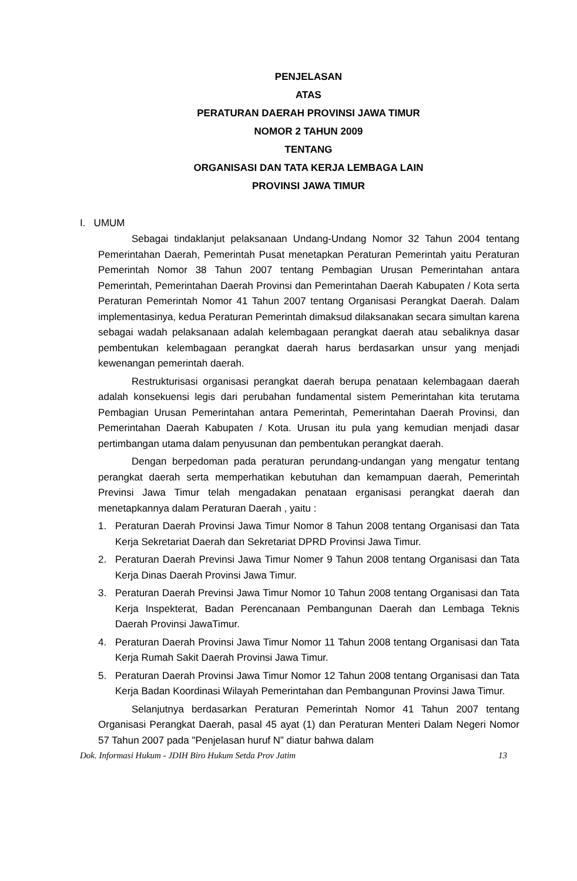PENJELASAN
ATAS
PERATURAN DAERAH PROVINSI JAWA TIMUR
NOMOR 2 TAHUN 2009
TENTANG
ORGANISASI DAN TATA KERJA LEMBAGA LAIN
PROVINSI JAWA TIMUR
I. UMUM
Sebagai tindaklanjut pelaksanaan Undang-Undang Nomor 32 Tahun 2004 tentang Pemerintahan Daerah, Pemerintah Pusat menetapkan Peraturan Pemerintah yaitu Peraturan Pemerintah Nomor 38 Tahun 2007 tentang Pembagian Urusan Pemerintahan antara Pemerintah, Pemerintahan Daerah Provinsi dan Pemerintahan Daerah Kabupaten / Kota serta Peraturan Pemerintah Nomor 41 Tahun 2007 tentang Organisasi Perangkat Daerah. Dalam implementasinya, kedua Peraturan Pemerintah dimaksud dilaksanakan secara simultan karena sebagai wadah pelaksanaan adalah kelembagaan perangkat daerah atau sebaliknya dasar pembentukan kelembagaan perangkat daerah harus berdasarkan unsur yang menjadi kewenangan pemerintah daerah.
Restrukturisasi organisasi perangkat daerah berupa penataan kelembagaan daerah adalah konsekuensi legis dari perubahan fundamental sistem Pemerintahan kita terutama Pembagian Urusan Pemerintahan antara Pemerintah, Pemerintahan Daerah Provinsi, dan Pemerintahan Daerah Kabupaten / Kota. Urusan itu pula yang kemudian menjadi dasar pertimbangan utama dalam penyusunan dan pembentukan perangkat daerah.
Dengan berpedoman pada peraturan perundang-undangan yang mengatur tentang perangkat daerah serta memperhatikan kebutuhan dan kemampuan daerah, Pemerintah Previnsi Jawa Timur telah mengadakan penataan erganisasi perangkat daerah dan menetapkannya dalam Peraturan Daerah , yaitu :
1. Peraturan Daerah Provinsi Jawa Timur Nomor 8 Tahun 2008 tentang Organisasi dan Tata Kerja Sekretariat Daerah dan Sekretariat DPRD Provinsi Jawa Timur.
2. Peraturan Daerah Previnsi Jawa Timur Nomer 9 Tahun 2008 tentang Organisasi dan Tata Kerja Dinas Daerah Provinsi Jawa Timur.
3. Peraturan Daerah Previnsi Jawa Timur Nomor 10 Tahun 2008 tentang Organisasi dan Tata Kerja Inspekterat, Badan Perencanaan Pembangunan Daerah dan Lembaga Teknis Daerah Provinsi JawaTimur.
4. Peraturan Daerah Provinsi Jawa Timur Nomor 11 Tahun 2008 tentang Organisasi dan Tata Kerja Rumah Sakit Daerah Provinsi Jawa Timur.
5. Peraturan Daerah Provinsi Jawa Timur Nomor 12 Tahun 2008 tentang Organisasi dan Tata Kerja Badan Koordinasi Wilayah Pemerintahan dan Pembangunan Provinsi Jawa Timur.
Selanjutnya berdasarkan Peraturan Pemerintah Nomor 41 Tahun 2007 tentang Organisasi Perangkat Daerah, pasal 45 ayat (1) dan Peraturan Menteri Dalam Negeri Nomor 57 Tahun 2007 pada "Penjelasan huruf N” diatur bahwa dalam
Dok. Informasi Hukum - JDIH Biro Hukum Setda Prov Jatim 13